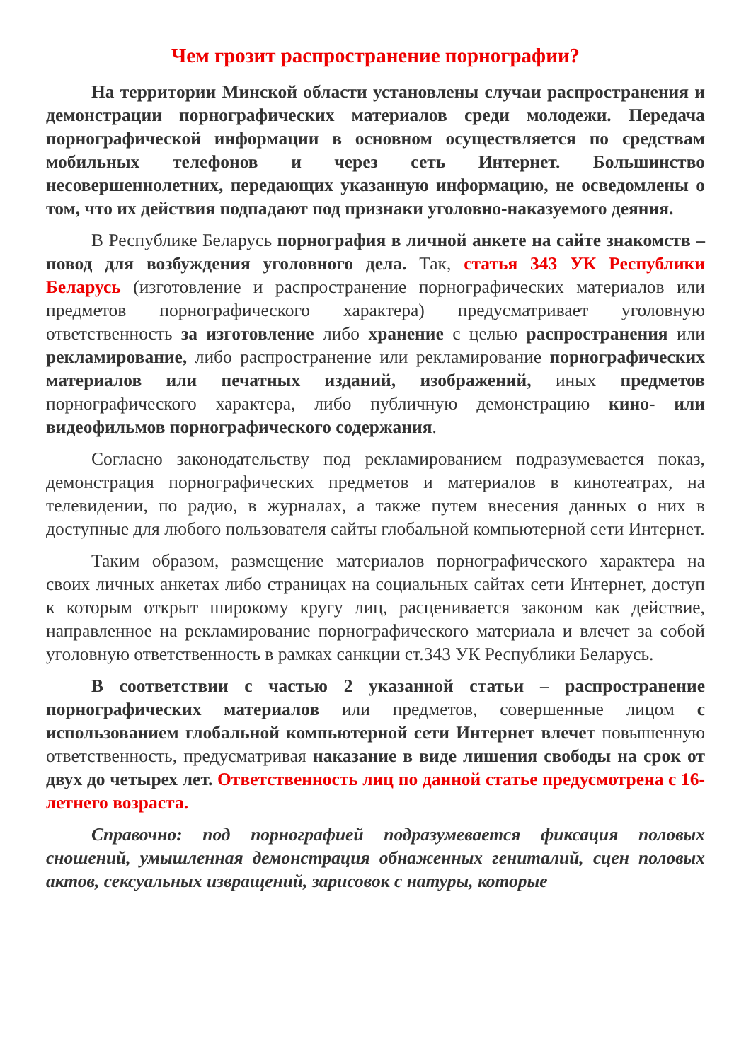Чем грозит распространение порнографии?
На территории Минской области установлены случаи распространения и демонстрации порнографических материалов среди молодежи. Передача порнографической информации в основном осуществляется по средствам мобильных телефонов и через сеть Интернет. Большинство несовершеннолетних, передающих указанную информацию, не осведомлены о том, что их действия подпадают под признаки уголовно-наказуемого деяния.
В Республике Беларусь порнография в личной анкете на сайте знакомств – повод для возбуждения уголовного дела. Так, статья 343 УК Республики Беларусь (изготовление и распространение порнографических материалов или предметов порнографического характера) предусматривает уголовную ответственность за изготовление либо хранение с целью распространения или рекламирование, либо распространение или рекламирование порнографических материалов или печатных изданий, изображений, иных предметов порнографического характера, либо публичную демонстрацию кино- или видеофильмов порнографического содержания.
Согласно законодательству под рекламированием подразумевается показ, демонстрация порнографических предметов и материалов в кинотеатрах, на телевидении, по радио, в журналах, а также путем внесения данных о них в доступные для любого пользователя сайты глобальной компьютерной сети Интернет.
Таким образом, размещение материалов порнографического характера на своих личных анкетах либо страницах на социальных сайтах сети Интернет, доступ к которым открыт широкому кругу лиц, расценивается законом как действие, направленное на рекламирование порнографического материала и влечет за собой уголовную ответственность в рамках санкции ст.343 УК Республики Беларусь.
В соответствии с частью 2 указанной статьи – распространение порнографических материалов или предметов, совершенные лицом с использованием глобальной компьютерной сети Интернет влечет повышенную ответственность, предусматривая наказание в виде лишения свободы на срок от двух до четырех лет. Ответственность лиц по данной статье предусмотрена с 16-летнего возраста.
Справочно: под порнографией подразумевается фиксация половых сношений, умышленная демонстрация обнаженных гениталий, сцен половых актов, сексуальных извращений, зарисовок с натуры, которые